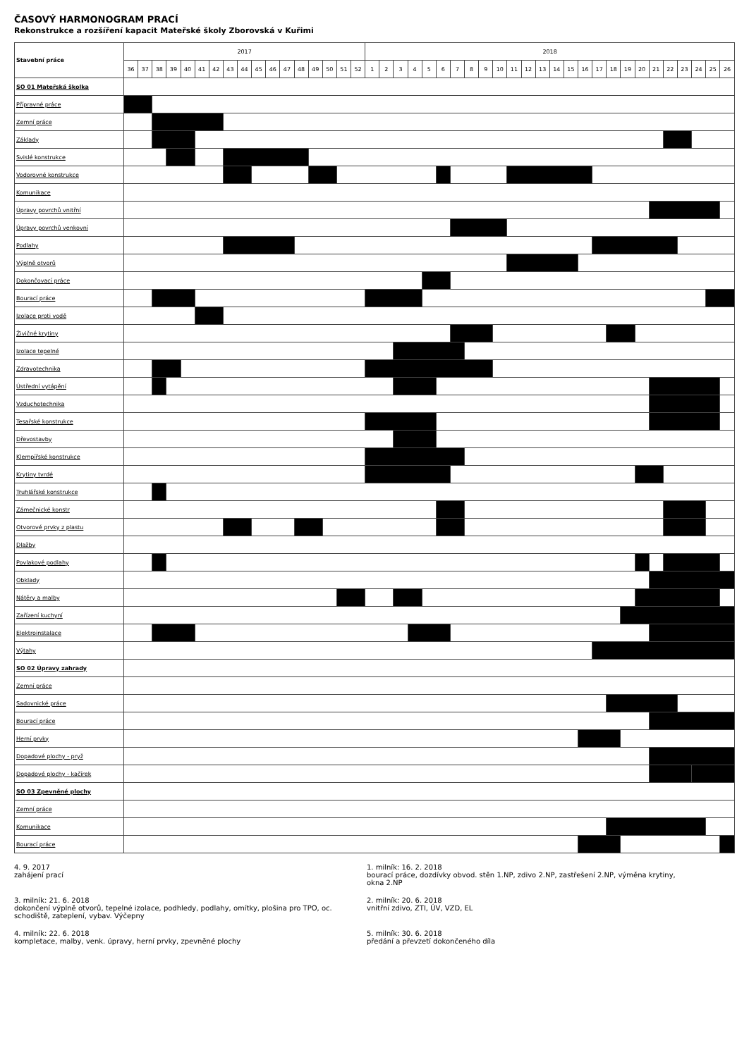ČASOVÝ HARMONOGRAM PRACÍ
Rekonstrukce a rozšíření kapacit Mateřské školy Zborovská v Kuřimi
| Stavební práce | 2017 | | | | | | | | | | | | | | | | | 2018 | | | | | | | | | | | | | | | | | | | | | | | | | |
| --- | --- | --- | --- | --- | --- | --- | --- | --- | --- | --- | --- | --- | --- | --- | --- | --- | --- | --- | --- | --- | --- | --- | --- | --- | --- | --- | --- | --- | --- | --- | --- | --- | --- | --- | --- | --- | --- | --- | --- | --- | --- | --- | --- |
| | 36 | 37 | 38 | 39 | 40 | 41 | 42 | 43 | 44 | 45 | 46 | 47 | 48 | 49 | 50 | 51 | 52 | 1 | 2 | 3 | 4 | 5 | 6 | 7 | 8 | 9 | 10 | 11 | 12 | 13 | 14 | 15 | 16 | 17 | 18 | 19 | 20 | 21 | 22 | 23 | 24 | 25 | 26 |
| SO 01 Mateřská školka | | | | | | | | | | | | | | | | | | | | | | | | | | | | | | | | | | | | | | | | | | | |
| Přípravné práce | | | | | | | | | | | | | | | | | | | | | | | | | | | | | | | | | | | | | | | | | | | |
| Zemní práce | | | | | | | | | | | | | | | | | | | | | | | | | | | | | | | | | | | | | | | | | | | |
| Základy | | | | | | | | | | | | | | | | | | | | | | | | | | | | | | | | | | | | | | | | | | | |
| Svislé konstrukce | | | | | | | | | | | | | | | | | | | | | | | | | | | | | | | | | | | | | | | | | | | |
| Vodorovné konstrukce | | | | | | | | | | | | | | | | | | | | | | | | | | | | | | | | | | | | | | | | | | | |
| Komunikace | | | | | | | | | | | | | | | | | | | | | | | | | | | | | | | | | | | | | | | | | | | |
| Úpravy povrchů vnitřní | | | | | | | | | | | | | | | | | | | | | | | | | | | | | | | | | | | | | | | | | | | |
| Úpravy povrchů venkovní | | | | | | | | | | | | | | | | | | | | | | | | | | | | | | | | | | | | | | | | | | | |
| Podlahy | | | | | | | | | | | | | | | | | | | | | | | | | | | | | | | | | | | | | | | | | | | |
| Výplně otvorů | | | | | | | | | | | | | | | | | | | | | | | | | | | | | | | | | | | | | | | | | | | |
| Dokončovací práce | | | | | | | | | | | | | | | | | | | | | | | | | | | | | | | | | | | | | | | | | | | |
| Bourací práce | | | | | | | | | | | | | | | | | | | | | | | | | | | | | | | | | | | | | | | | | | | |
| Izolace proti vodě | | | | | | | | | | | | | | | | | | | | | | | | | | | | | | | | | | | | | | | | | | | |
| Živičné krytiny | | | | | | | | | | | | | | | | | | | | | | | | | | | | | | | | | | | | | | | | | | | |
| Izolace tepelné | | | | | | | | | | | | | | | | | | | | | | | | | | | | | | | | | | | | | | | | | | | |
| Zdravotechnika | | | | | | | | | | | | | | | | | | | | | | | | | | | | | | | | | | | | | | | | | | | |
| Ústřední vytápění | | | | | | | | | | | | | | | | | | | | | | | | | | | | | | | | | | | | | | | | | | | |
| Vzduchotechnika | | | | | | | | | | | | | | | | | | | | | | | | | | | | | | | | | | | | | | | | | | | |
| Tesařské konstrukce | | | | | | | | | | | | | | | | | | | | | | | | | | | | | | | | | | | | | | | | | | | |
| Dřevostavby | | | | | | | | | | | | | | | | | | | | | | | | | | | | | | | | | | | | | | | | | | | |
| Klempířské konstrukce | | | | | | | | | | | | | | | | | | | | | | | | | | | | | | | | | | | | | | | | | | | |
| Krytiny tvrdé | | | | | | | | | | | | | | | | | | | | | | | | | | | | | | | | | | | | | | | | | | | |
| Truhlářské konstrukce | | | | | | | | | | | | | | | | | | | | | | | | | | | | | | | | | | | | | | | | | | | |
| Zámečnické konstr | | | | | | | | | | | | | | | | | | | | | | | | | | | | | | | | | | | | | | | | | | | |
| Otvorové prvky z plastu | | | | | | | | | | | | | | | | | | | | | | | | | | | | | | | | | | | | | | | | | | | |
| Dlažby | | | | | | | | | | | | | | | | | | | | | | | | | | | | | | | | | | | | | | | | | | | |
| Povlakové podlahy | | | | | | | | | | | | | | | | | | | | | | | | | | | | | | | | | | | | | | | | | | | |
| Obklady | | | | | | | | | | | | | | | | | | | | | | | | | | | | | | | | | | | | | | | | | | | |
| Nátěry a malby | | | | | | | | | | | | | | | | | | | | | | | | | | | | | | | | | | | | | | | | | | | |
| Zařízení kuchyní | | | | | | | | | | | | | | | | | | | | | | | | | | | | | | | | | | | | | | | | | | | |
| Elektroinstalace | | | | | | | | | | | | | | | | | | | | | | | | | | | | | | | | | | | | | | | | | | | |
| Výtahy | | | | | | | | | | | | | | | | | | | | | | | | | | | | | | | | | | | | | | | | | | | |
| SO 02 Úpravy zahrady | | | | | | | | | | | | | | | | | | | | | | | | | | | | | | | | | | | | | | | | | | | |
| Zemní práce | | | | | | | | | | | | | | | | | | | | | | | | | | | | | | | | | | | | | | | | | | | |
| Sadovnické práce | | | | | | | | | | | | | | | | | | | | | | | | | | | | | | | | | | | | | | | | | | | |
| Bourací práce | | | | | | | | | | | | | | | | | | | | | | | | | | | | | | | | | | | | | | | | | | | |
| Herní prvky | | | | | | | | | | | | | | | | | | | | | | | | | | | | | | | | | | | | | | | | | | | |
| Dopadové plochy - pryž | | | | | | | | | | | | | | | | | | | | | | | | | | | | | | | | | | | | | | | | | | | |
| Dopadové plochy - kačírek | | | | | | | | | | | | | | | | | | | | | | | | | | | | | | | | | | | | | | | | | | | |
| SO 03 Zpevněné plochy | | | | | | | | | | | | | | | | | | | | | | | | | | | | | | | | | | | | | | | | | | | |
| Zemní práce | | | | | | | | | | | | | | | | | | | | | | | | | | | | | | | | | | | | | | | | | | | |
| Komunikace | | | | | | | | | | | | | | | | | | | | | | | | | | | | | | | | | | | | | | | | | | | |
| Bourací práce | | | | | | | | | | | | | | | | | | | | | | | | | | | | | | | | | | | | | | | | | | | |
4. 9. 2017
zahájení prací
1. milník: 16. 2. 2018
bourací práce, dozdívky obvod. stěn 1.NP, zdivo 2.NP, zastřešení 2.NP, výměna krytiny, okna 2.NP
3. milník: 21. 6. 2018
dokončení výplně otvorů, tepelné izolace, podhledy, podlahy, omítky, plošina pro TPO, oc. schodiště, zateplení, vybav. Výčepny
2. milník: 20. 6. 2018
vnitřní zdivo, ZTI, ÚV, VZD, EL
4. milník: 22. 6. 2018
kompletace, malby, venk. úpravy, herní prvky, zpevněné plochy
5. milník: 30. 6. 2018
předání a převzetí dokončeného díla